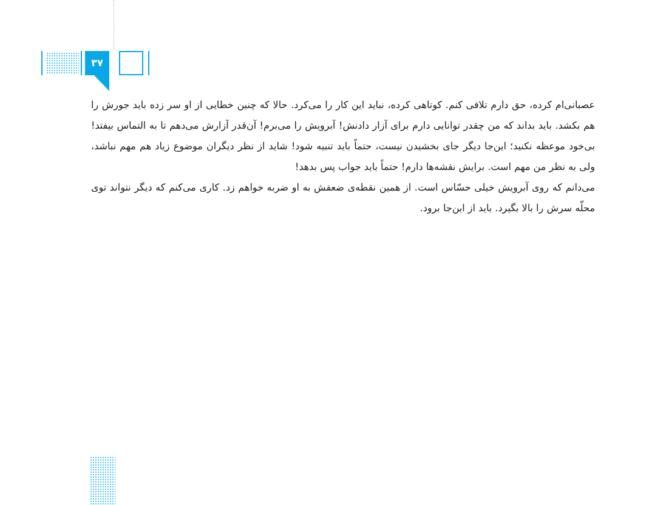۳۷
عصبانی‌ام کرده، حق دارم تلافی کنم. کوتاهی کرده، نباید این کار را می‌کرد. حالا که چنین خطایی از او سر زده باید جورش را هم بکشد. باید بداند که من چقدر توانایی دارم برای آزار دادنش! آبرویش را می‌برم! آن‌قدر آزارش می‌دهم تا به التماس بیفتد! بی‌خود موعظه نکنید؛ این‌جا دیگر جای بخشیدن نیست، حتماً باید تنبیه شود! شاید از نظر دیگران موضوع زیاد هم مهم نباشد، ولی به نظر من مهم است. برایش نقشه‌ها دارم! حتماً باید جواب پس بدهد!
می‌دانم که روی آبرویش خیلی حسّاس است. از همین نقطه‌ی ضعفش به او ضربه خواهم زد. کاری می‌کنم که دیگر نتواند توی محلّه سرش را بالا بگیرد. باید از این‌جا برود.